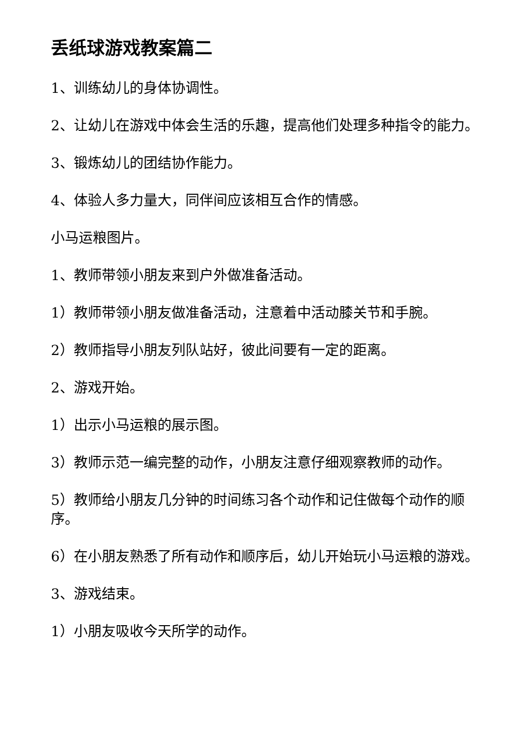丢纸球游戏教案篇二
1、训练幼儿的身体协调性。
2、让幼儿在游戏中体会生活的乐趣，提高他们处理多种指令的能力。
3、锻炼幼儿的团结协作能力。
4、体验人多力量大，同伴间应该相互合作的情感。
小马运粮图片。
1、教师带领小朋友来到户外做准备活动。
1）教师带领小朋友做准备活动，注意着中活动膝关节和手腕。
2）教师指导小朋友列队站好，彼此间要有一定的距离。
2、游戏开始。
1）出示小马运粮的展示图。
3）教师示范一编完整的动作，小朋友注意仔细观察教师的动作。
5）教师给小朋友几分钟的时间练习各个动作和记住做每个动作的顺序。
6）在小朋友熟悉了所有动作和顺序后，幼儿开始玩小马运粮的游戏。
3、游戏结束。
1）小朋友吸收今天所学的动作。